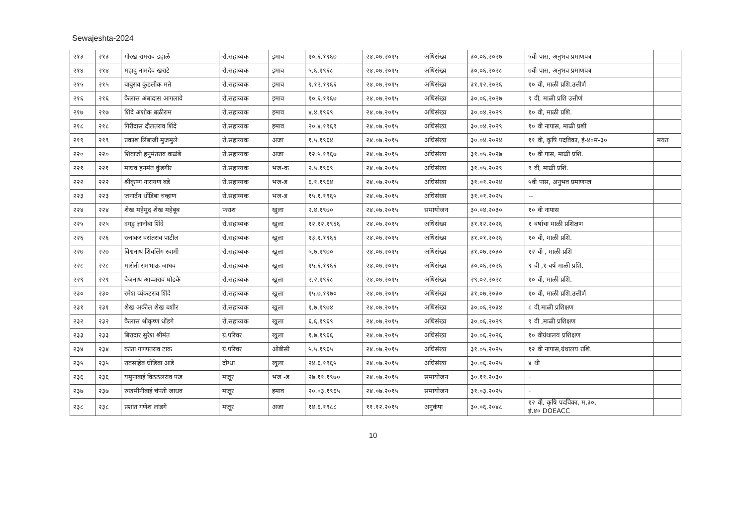Sewajeshta-2024
| २१३ | २१३ | गोरख रामराव डहाळे | रो.सहाय्यक | इमाव | १०.६.१९६७ | २४.०७.२०१५ | अधिसंख्य | ३०.०६.२०२७ | ५वी पास, अनुभव प्रमाणपत्र | |
| २१४ | २१४ | महादु नामदेव खराटे | रो.सहाय्यक | इमाव | ५.६.१९६८ | २४.०७.२०१५ | अधिसंख्य | ३०.०६.२०२८ | ७वी पास, अनुभव प्रमाणपत्र | |
| २१५ | २१५ | बाबुराव कुंडलीक मते | रो.सहाय्यक | इमाव | ९.१२.१९६६ | २४.०७.२०१५ | अधिसंख्य | ३१.१२.२०२६ | १० वी, माळी प्रशि.उत्तीर्ण | |
| २१६ | २१६ | कैलास अंबादास आगलावे | रो.सहाय्यक | इमाव | १०.६.१९६७ | २४.०७.२०१५ | अधिसंख्य | ३०.०६.२०२७ | ९ वी, माळी प्रशि उत्तीर्ण | |
| २१७ | २१७ | शिंदे अशोक बळीराम | रो.सहाय्यक | इमाव | ४.४.१९६९ | २४.०७.२०१५ | अधिसंख्य | ३०.०४.२०२९ | १० वी, माळी प्रशि. | |
| २१८ | २१८ | गिरीदास दौलतराव शिंदे | रो.सहाय्यक | इमाव | २०.४.१९६९ | २४.०७.२०१५ | अधिसंख्य | ३०.०४.२०२९ | १० वी नापास, माळी प्रशी | |
| २१९ | २१९ | प्रकाश लिंबाजी मुजमुले | रो.सहाय्यक | अजा | १.५.१९६४ | २४.०७.२०१५ | अधिसंख्य | ३०.०४.२०२४ | ११ वी, कृषि पदविका, इं-४०म-३० | मयत |
| २२० | २२० | शिवाजी हनुमंतराव वाळंबे | रो.सहाय्यक | अजा | १२.५.१९६७ | २४.०७.२०१५ | अधिसंख्य | ३१.०५.२०२७ | १० वी पास, माळी प्रशि. | |
| २२१ | २२१ | माधव हनमंत कुंडगीर | रो.सहाय्यक | भज-क | २.५.१९६९ | २४.०७.२०१५ | अधिसंख्य | ३१.०५.२०२९ | ९ वी, माळी प्रशि. | |
| २२२ | २२२ | श्रीकृष्ण नारायण बडे | रो.सहाय्यक | भज-ड | ६.१.१९६४ | २४.०७.२०१५ | अधिसंख्य | ३१.०१.२०२४ | ५वी पास, अनुभव प्रमाणपत्र | |
| २२३ | २२३ | जनार्दन धोंडिबा चव्हाण | रो.सहाय्यक | भज-ड | १५.१.१९६५ | २४.०७.२०१५ | अधिसंख्य | ३१.०१.२०२५ | -- | |
| २२४ | २२४ | शेख महेमुद शेख महेबूब | फराश | खुला | २.४.१९७० | २४.०७.२०१५ | समायोजन | ३०.०४.२०३० | १० वी नापास | |
| २२५ | २२५ | दगडु ज्ञानोबा शिंदे | रो.सहाय्यक | खुला | १२.१२.१९६६ | २४.०७.२०१५ | अधिसंख्य | ३१.१२.२०२६ | १ वर्षाचा माळी प्रशिक्षण | |
| २२६ | २२६ | रत्नाकर वसंतराव पाटील | रो.सहाय्यक | खुला | १३.१.१९६६ | २४.०७.२०१५ | अधिसंख्य | ३१.०१.२०२६ | १० वी, माळी प्रशि. | |
| २२७ | २२७ | विश्वनाथ शिवलिंग स्वामी | रो.सहाय्यक | खुला | ५.७.१९७० | २४.०७.२०१५ | अधिसंख्य | ३१.०७.२०३० | १२ वी , माळी प्रशि | |
| २२८ | २२८ | मारोती रामभाऊ जाधव | रो.सहाय्यक | खुला | १५.६.१९६६ | २४.०७.२०१५ | अधिसंख्य | ३०.०६.२०२६ | ९ वी ,१ वर्ष माळी प्रशि. | |
| २२९ | २२९ | वैजनाथ आप्पाराव घोडके | रो.सहाय्यक | खुला | २.२.१९६८ | २४.०७.२०१५ | अधिसंख्य | २९.०२.२०२८ | १० वी, माळी प्रशि. | |
| २३० | २३० | रमेश व्यंकटराव शिंदे | रो.सहाय्यक | खुला | १५.७.१९७० | २४.०७.२०१५ | अधिसंख्य | ३१.०७.२०३० | १० वी, माळी प्रशि.उत्तीर्ण | |
| २३१ | २३१ | शेख अकील शेख बशीर | रो.सहाय्यक | खुला | १.७.१९७४ | २४.०७.२०१५ | अधिसंख्य | ३०.०६.२०३४ | ८ वी,माळी प्रशिक्षण | |
| २३२ | २३२ | कैलास श्रीकृष्ण धोंडगे | रो.सहाय्यक | खुला | ६.६.१९६९ | २४.०७.२०१५ | अधिसंख्य | ३०.०६.२०२९ | ९ वी ,माळी प्रशिक्षण | |
| २३३ | २३३ | बिरादार सुरेश श्रीमंत | ग्रं.परिचर | खुला | १.७.१९६६ | २४.०७.२०१५ | अधिसंख्य | ३०.०६.२०२६ | १० वीग्रंथालय प्रशिक्षण | |
| २३४ | २३४ | कांता गणपतराव टाक | ग्रं.परिचर | ओबीसी | ५.५.१९६५ | २४.०७.२०१५ | अधिसंख्य | ३१.०५.२०२५ | १२ वी नापास,ग्रंथालय प्रशि. | |
| २३५ | २३५ | रावसाहेब धोंडिबा आडे | दोग्धा | खुला | २४.६.१९६५ | २४.०७.२०१५ | अधिसंख्य | ३०.०६.२०२५ | ४ थी | |
| २३६ | २३६ | यमुनाबाई विठठलराव फड | मजूर | भज -ड | २७.११.१९७० | २४.०७.२०१५ | समायोजन | ३०.११.२०३० | - | |
| २३७ | २३७ | रुखमीनीबाई चंपती जाधव | मजूर | इमाव | २०.०३.१९६५ | २४.०७.२०१५ | समायोजन | ३१.०३.२०२५ | - | |
| २३८ | २३८ | प्रशांत गणेश लांडगे | मजूर | अजा | १४.६.१९८८ | ११.१२.२०१५ | अनुकंपा | ३०.०६.२०४८ | १२ वी, कृषि पदविका, म.३०. इं.४० DOEACC | |
10